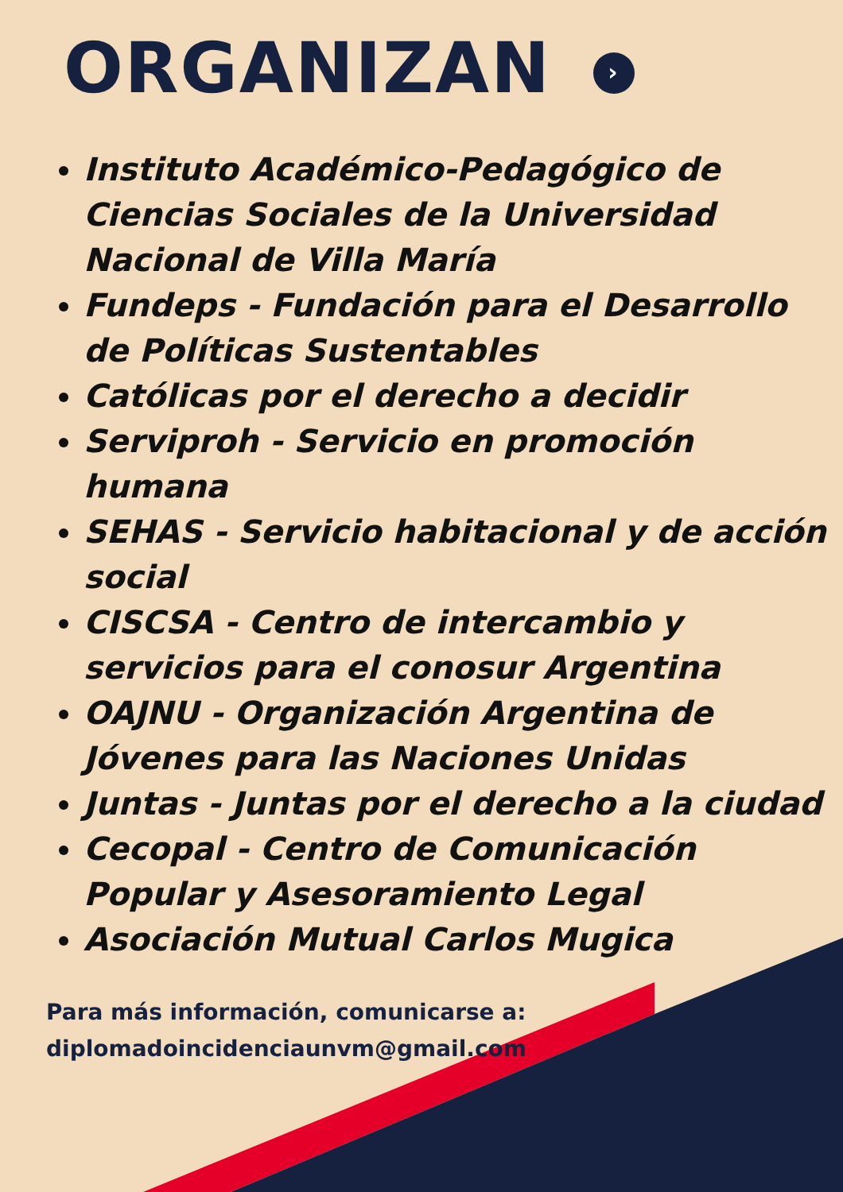ORGANIZAN ›
Instituto Académico-Pedagógico de Ciencias Sociales de la Universidad Nacional de Villa María
Fundeps - Fundación para el Desarrollo de Políticas Sustentables
Católicas por el derecho a decidir
Serviproh - Servicio en promoción humana
SEHAS - Servicio habitacional y de acción social
CISCSA - Centro de intercambio y servicios para el conosur Argentina
OAJNU - Organización Argentina de Jóvenes para las Naciones Unidas
Juntas - Juntas por el derecho a la ciudad
Cecopal - Centro de Comunicación Popular y Asesoramiento Legal
Asociación Mutual Carlos Mugica
Para más información, comunicarse a:
diplomadoincidenciaunvm@gmail.com